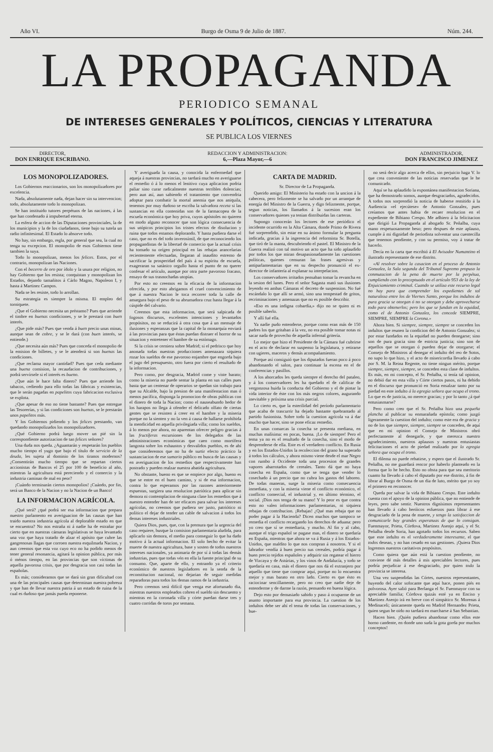Año VI. Burgo de Osma 9 de Julio de 1887. Núm. 244.
LA PROPAGANDA
PERIODICO SEMANAL
DE INTERESES GENERALES Y POLÍTICOS, CIENCIAS Y LITERATURA
SE PUBLICA LOS VIERNES
DIRECTOR,
DON ENRIQUE ESCRIBANO.
REDACCION Y ADMINISTRACION:
6,—Plaza Mayor,—6
ADMINISTRADOR,
DON FRANCISCO JIMENEZ
LOS MONOPOLIZADORES.
Los Gobiernos reaccionarios, son los monopolizadores por excelencia.
Nada, absolutamente nada, dejan hacer sin su intervencion; todo, absolutamente todo lo monopolizan.
Se han instituido tutores perpétuos de las naciones, á las que han condenado á impubertad eterna.
La esfera de accion de las Diputaciones provinciales, la de los municipios y la de los ciudadanos, tiene bajo su tutela un radio infinitesimal. El Estado lo absorve todo.
No hay, sin embargo, regla, por general que sea, la cual no tenga su excepcion. El monopolio de esos Gobiernos tiene tambien la suya.
Todo lo monopolizan, menos los felices. Estos, por el contrario, monopolizan las Naciones.
Con el becerro de oro por ídolo y la usura por religion, no hay Gobierno que los resista; conquistan y monopolizan los Estados, dejando tamañitos á Cárlo Magno, Napoleon I, y hasta á Martinez Campos.
Nada se les resiste, todo lo arrollan.
Su estrategia es siempre la misma. El empleo del torniquete.
¿Que el Gobierno necesita un préstamo? Pues que arriende el timbre en buenas condiciones, y se le prestará con buen interés.
¿Que pide más? Pues que venda á buen precio unas minas, aunque sean de cobre, y se le dará (con buen interés, se entiende.)
¿Que necesita aún más? Pues que conceda el monopolio de la emision de billetes, y se le atenderá si son buenas las condiciones.
¿Que reclama mayor cantidad? Pues que ceda mediante una buena comision, la recaudacion de contribuciones, y podrá servírsele si el interés es bueno.
¿Que aún le hace falta dinero? Pues que arriende los tabacos, cediendo para ello todas las fábricas y existencias, que le serán pagadas en papelitos cuya fabricacion exclusiva se explota.
¿Que apesar de eso no tiene bastante? Pues que entregue las Tesorerías, y si las condiciones son buenas, se le prestarán unos papelitos más.
Y los Gobiernos pidiendo y los felices prestando, van quedando monopolizados los monopolizadores.
¿Qué Gobierno podrá luego mover un pié sin la correspondiente autorizacion de tan felices señores?
Una duda nos queda. ¿Aguantarán y respetarán los pueblos mucho tiempo el yugo que bajo el título de servicio de la deuda, les sujeta al dominio de los tiranos modernos? ¿Consentirán mucho tiempo que se repartan ciertos accionistas de Bancos el 25 por 100 de beneficio al año, mientras la agricultura está pereciendo y el comercio y la industria caminan de mal en peor?
¡Cuándo terminarán ciertos monopolios! ¡Cuándo, por fin, será un Banco de la Nacion y no la Nacion de un Banco!
LA INFORMACION AGRÍCOLA.
¿Qué será? ¿qué podrá ser esa informacion que prepara nuestro parlamento en averiguacion de las causas que han traido nuestra industria agrícola al deplorable estado en que se encuentra? No nos estraña ni á nadie ha de estrañar por cierto que en nuestras cámaras legislativas se haya levantado una voz que haya tratado de alzar el apósito que cubre las gangrenosas llagas que corroen nuestra esquilmada Nacion, y aun creemos que esta voz cuyo eco no ha podido menos de tener general resonancia, agitará la opinion pública, por más ó ménos tiempo, en las provincias que son víctimas de aquella pavorosa crisis, que por desgracia son casi todas las españolas.
Es más; consideramos que se dará sin gran dificultad con una de las principales causas que determinan nuestra pobreza y que han de llevar nuestra patria á un estado de ruina de la cual es dudoso que jamás pueda reponerse.
Y averiguada la causa, y conocida la enfermedad que aqueja á nuestras provincias, no tardará mucho en averiguarse el remedio ó á lo menos el lenitivo cuya aplicacion podria paliar sino curar radicalmente nuestras terribles dolencias; pero aun así, aun sabiendo el tratamiento que convendria adoptar para combatir la mortal anemia que nos aniquila, tenemos por muy dudoso se escriba la salvadora receta si las sustancias en ella contenidas son de la farmacopea de la escuela económica que hoy priva, cuyos apóstoles no quieren en modo alguno reconocer que son lógica consecuencia de sus utópicos principios los tristes efectos de disolucion y ruina que todos estamos deplorando. Y hasta pudiera darse el caso, que no es del todo inverosímil, de que reconociendo los propagandistas de la libertad de comercio que la actual crísis ha tomado su orígen principal en las rebajas arancelarias recientemente efectuadas, llegaran al inaudito estremo de sacrificar la prosperidad del país á su espíritu de escuela, exageraran su satánico orgullo hasta el punto de no querer confesar el artículo, aunque por otra parte pavoroso fracaso, ensayo de sus trasnochadas utopías.
Por esto no creemos en la eficacia de la informacion ofrecida, y por esto abrigamos el cruel convencimiento de que á nuestra Nacion le toca recorrer toda la calle de amargura bajo el peso de su abrumadora cruz hasta llegar á la cúspide del calvario.
Creemos que esta informacion, que será salpicada de fogosos discursos, excelentes intenciones y levantados propósitos, no se reducirá á otra cosa que á un mensaje de ilusiones y esperanzas que la capital de la monarquía enviará á las provincias para que éstas puedan distraer el horror de su situacion y entretener el hambre de su estómago.
Si la crísis se cerniera sobre Madrid; si el pedrisco que hoy anonada todas nuestras producciones amenazara siquiera rozar los sueldos de ese pavoroso enjambre que engorda bajo el jugo del presupuesto, otro fuera por cierto el resultado de la informacion.
Pero como, por desgracia, Madrid come y viste barato; como la miseria no puede sentar la planta en sus calles pues basta que un centenar de operarios se quedan sin trabajo para que su Alcalde, bajo la presion de una manifestacion mas ó menos pacífica, disponga la promocion de obras públicas con el dinero de toda la Nacion; como el nauseabundo hedor de los harapos no llega á ofender el delicado olfato de ciertas gentes que se resisten á creer en el hambre y la miseria porque no la sienten y no la ven á causa de hallarse prohibida la mendicidad en aquella privilegiada villa; como los sueldos, á lo menos por ahora, no aparentan ofrecer peligro gracias á las fructíferas escursiones de los delegados de las administraciones económicas que caen como mortífera langosta sobre los exhaustos y desvalidos pueblos, es de ahí que consideremos que no ha de surtir efecto práctico la sustanciacion de ese sumario público en busca de las causas y en averiguacion de los remedios que respectivamente han postrado y pueden realzar nuestra abatida agricultura.
No obstante, bueno es que se empiece por algo, bueno es que se entre en el buen camino, y si de esa informacion, contra lo que esperamos por las razones anteriormente espuestas, surgiera una resolucion patriótica para aplicar sin demora ni contemplacion de ninguna clase los remedios que á nuestro entender han de ser eficaces para salvar los intereses agrícolas, no creemos que pudiera ser justo, patriótico ni político el dejar de tender un cable de salvacion á todos los demas intereses industriales.
Quiera Dios, pues, que, con la premura que la urgencia del caso requiere, busque la comision parlamentaria aludida, para aplicarlo sin demora, el medio para conseguir lo que ha dado motivo á la actual informacion. El solo hecho de evitar la muerte de nuestra agricultura, base y sosten de todos nuestros intereses nacionales, ya animaria de por sí á todas las demás industrias, pues que todas vén en ella la fuente principal de su consumo. Que, aparte de ello, y entrando ya el criterio económico de nuestros legisladores en la senda de la reconstitucion nacional, no dejarian de seguir medidas reparadoras para todos los demas ramos de la industria.
Pero creemos será difícil que venga ese afortunado dia, mientras nuestros empleados cobren el sueldo sin descuento y mientras en la coronada villa y córte puedan darse tres y cuatro corridas de toros por semana.
CARTA DE MADRID.
Sr. Director de La Propaganda.
Querido amigo: El Ministerio ha estado con la uncion á la cabecera, pero felizmente se ha salvado por un arranque de energía del Ministro de la Guerra, y digo felizmente, porque, segun noticias, los llamados á la sucesion eran los conservadores quienes ya tenian distribuidas las carteras.
Supongo conocerán los lectores de ese periódico el incidente ocurrido en la Alta Cámara, donde Primo de Rivera fué sorprendido, sin estar en su ánimo formular la pregunta indicada, gracias á la ingerencia del reformista Sr. Botella, que tiró de la manta, descubriendo el pastel. El Ministro de la Guerra realizó con tal motivo un acto que ha sido aplaudido por todos los que miran desapasionadamente las cuestiones políticas, quienes censuran las frases agresivas y antiparlamentarias que en su despecho pronunció el ex-director de infantería al explanar su interpelacion.
Los conservadores irritados pensaban tomar la revancha en la sesion del lunes. Pero el señor Sagasta mató sus ilusiones leyendo en ambas Cámaras el decreto de suspension. No fué escándalo lo que allí se armó, sino una tempestad de gritos, recriminaciones y amenazas que no es posible describir.
«Eso es una indigna cobardía,» dijo no se quien ni es posible saberlo.
Y allí fué ella.
Ya nadie pudo entenderse, porque como eran más de 150 padres los que gritaban á la vez, no era posible tomar notas ni sacar nada de provecho de aquella infernal gritería.
Lo mejor que hizo el Presidente de la Cámara fué cubrirse en el acto de declarar en suspenso la legislatura, y retirarse con ugieres, maceros y demás acompañamiento.
Porque así consiguió que los diputados fueran poco á poco abandonando el salon, para continuar la escena en el de conferencias y pasillos.
A los ahorcados les queda siempre el derecho del pataleo, y á los conservadores les ha quedado el de calificar de vergonzosa huida la conducta del Gobierno y el de pintar la vida interior de éste con los más negros colores, augurando inevitable y próxima una crisis parcial.
Lo cierto es, que la esterilidad del período parlamentario que acaba de trascurrir ha dejado bastante quebrantado al partido fusionista. Sobre todo la cuestion agrícola va á dar mucho que hacer, sino se pone eficaz remedio.
En unas comarcas la cosecha se presenta mediana, en muchas malísima: en pocas, buena. ¡Lo de siempre! Pero el tema ya no es el resultado de la cosecha, sino el modo de desprenderse de ella. Este es el verdadero conflicto. En Rusia y en los Estados-Unidos la recoleccion del grano ha superado á todos los cálculos, y ahora mismo viene desde el mar Negro con rumbo á Occidente toda una procesion de grandes vapores abarrotados de cereales. Tanto dá que no haya cosecha en España, como que se tenga que vender lo cosechado á un precio que no cubra los gastos del laboreo. De todas maneras, surge la miseria como consecuencia inmediata, y con la miseria viene el conflicto económico, el conflicto comercial, el industrial y, en último término, el social. ¡Dios nos tenga de su mano! Y lo peor es que contra esto no valen informaciones parlamentarias, ni siquiera rebajas de contribucion. ¡Rebajas! ¿Qué mas rebaja que no poder pagar á la Hacienda? Dicen muchos que tampoco se remedia el conflicto recargando los derechos de aduana: pero yo creo que sí se remediaria, y mucho. Al fin y al cabo, aunque el trigo español se pagase mas, el dinero se quedaría en España, mientras que ahora se va á Rusia y á los Estados-Unidos, que maldito lo que nos compran á nosotros. Y si el labrador vendía á buen precio sus cereales, podría pagar á buen precio tejidos españoles y adquirir sin regatear el hierro de Vizcaya y de Astúrias, y los vinos de Andalucía, y todo se quedaría en casa, más el dinero que nos dá el extranjero por aquello que tiene que comprar aquí, porque no lo encuentra mejor y mas barato en otro lado. Cierto es que ésto es raciocinar sencillamente, pero no creo que nadie deje de entenderme y de darme la razón, pensando en buena lógica.
Dejo esto por demasiado sabido y paso á ocuparme de un asunto importante para esa provincia. La cuestion de los indultos debe ser ahí el tema de todas las conservaciones, y bue-
no será decir algo acerca de ellos, sin perjuicio haga V. lo que crea conveniente de las noticias reservadas que le he comunicado.
Aquí se ha aplaudido la expontánea manifestacion Soriana, que ha demostrado somos, aunque desgraciados, agradecidos. A todos nos sorprendió la noticia de haberse remitido á la Audiencia «el ejecútese» de Antonio Gonzalez, pues creíamos que antes habia de recaer resolucion en el expediente de Bibiano Crespo. Me adhiero á la felicitacion que dirigió La Propaganda al abogado Sr. Peñalba, cuya mano respetuosamente beso; pero despues de este aplauso, cumple á mi dignidad de periodista solventar una cuentecilla que tenemos pendiente, y con su permiso, voy á tratar de hacerlo.
Decía en la carta que escribió á El Avisador Numantino el ilustrado representante de ese distrito.
«Al resolver sobre la casacion en el proceso de Antonio Gonzalez, la Sala segunda del Tribunal Supremo propuso la conmutacion de la pena de muerte por la perpétua, cumpliendo con lo preceptuado en el artículo 953 de la ley de Enjuiciamiento criminal. Cuando se utiliza este recurso legal no hay para que comprender los expedientes de tal naturaleza entre los de Viernes Santo, porque los indultos de pura gracia se otorgan ó no se otorgan y debe aprovecharse todo para obtenerlos; pero los que se fundan en la equidad, como el de Antonio Gonzalez, los concede SIEMPRE, SIEMPRE, SIEMPRE la Corona.»
Ahora bien. Si siempre, siempre, siempre se conceden los indultos que reunen la condicion del de Antonio Gonzalez; si por estar fundados en la equidad no pueden denegarse; sino son de pura gracia sino de estricta justicia; sino son de aquellos que se otorgan ó pueden dejar de otorgarse; el Consejo de Ministros al denegar el indulto del reo de Sotos, no supo lo que hizo, y el acto de misericordia llevado á cabo por S. M. la Reina Regente, no tiene ningun mérito, porque siempre, siempre, siempre, se conceden esta clase de indultos. Es más, en mi concepto, el Sr. Peñalba, si tenía tal opinion, no debió dar en esta villa y Córte ciertos pasos, ni ha debido en el discurso que pronunció en Soria ensalzar tanto por su piedad en este indulto á la egregia señora que ocupa el trono. Lo que es de justicia, no merece gracias; y por lo tanto ¿á qué entusiasmarse?
Pero como creo que el Sr. Peñalba hizo una pequeña plancha al publicar su enmarañada epístola; como juzgó ligeramente la cuestion del indulto; como este era de gracia y no de los que siempre, siempre, siempre se conceden, de aquí que en mi opinion el Consejo de Ministros obró perfectamente al denegarle, y que merezca nuestro agradecimiento, nuestros aplausos y nuestras entusiastas felicitaciones el acto de piedad realizado por la egregia señora que ocupa el trono.
El dilema no puede rebatirse, y espero que el ilustrado Sr. Peñalba, no me guardará rencor por haberlo planteado en la forma que lo he hecho. Esto no obsta para que sea meritorio cuanto ha llevado á cabo el diputado por ese distrito, á fin de librar al Burgo de Osma de un dia de luto, mérito que yo soy el primero en reconocer.
Queda por salvar la vida de Bibiano Crespo. Este indulto cuenta con el apoyo de la opinion pública, que no entiende de leyes, pero sabe sentir. Nuestros dignísimos representantes han llevado á cabo heróicos esfuerzos para librar á ese desgraciado de la pena de muerte, y tengo la satisfaccion de comunicarle hay grandes esperanzas de que lo consigan. Fuenmayor, Prieta, Córdova, Martinez Asenjo aquí, y el Sr. Peñalba desde Soria, han agotado todos los recursos. Saben que este indulto es el verdaderamente interesante, el que todos desean, y no han cesado en sus gestiones. ¡Quiera Dios logremos nuestros caritativos propósitos.
Como quiera que aún está la cuestion pendiente, no conviene dé más detalles á mis apreciables lectores, pues podría perjudicar á ese desgraciado, por quien toda la provincia se interesa.
Una vez suspendidas las Córtes, nuestros representantes, huyendo del calor sofocante que aquí hace, ponen piés en polvorosa. Ayer salió para Berlanga el Sr. Fuenmayor con su apreciable familia; Córdova quizás esté ya en Enciso y Martinez Asenjo irá en breve con el simpático Sr. Morenas á Medinaceli; únicamente queda en Madrid Hernandez Prieta, quien segun he oido no tardará en marcharse á San Sebastian.
Hacen bien. ¡Quién pudiera abandonar como ellos este horno candente, en donde uno suda la gota gorda por muchos conceptos!